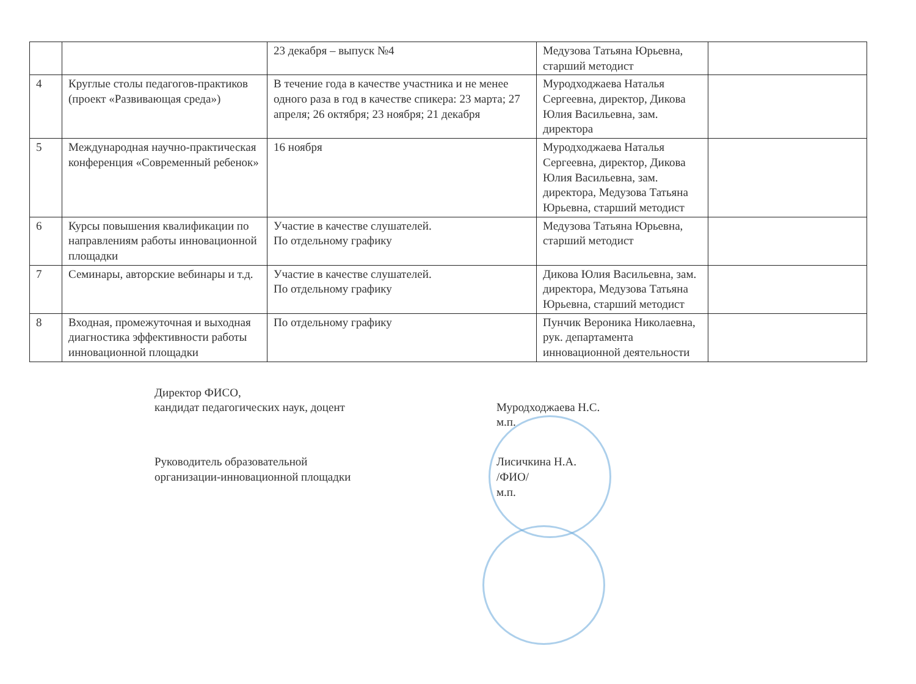| | | 23 декабря – выпуск №4 | Медузова Татьяна Юрьевна, старший методист | |
| 4 | Круглые столы педагогов-практиков (проект «Развивающая среда») | В течение года в качестве участника и не менее одного раза в год в качестве спикера: 23 марта; 27 апреля; 26 октября; 23 ноября; 21 декабря | Муродходжаева Наталья Сергеевна, директор, Дикова Юлия Васильевна, зам. директора | |
| 5 | Международная научно-практическая конференция «Современный ребенок» | 16 ноября | Муродходжаева Наталья Сергеевна, директор, Дикова Юлия Васильевна, зам. директора, Медузова Татьяна Юрьевна, старший методист | |
| 6 | Курсы повышения квалификации по направлениям работы инновационной площадки | Участие в качестве слушателей. По отдельному графику | Медузова Татьяна Юрьевна, старший методист | |
| 7 | Семинары, авторские вебинары и т.д. | Участие в качестве слушателей. По отдельному графику | Дикова Юлия Васильевна, зам. директора, Медузова Татьяна Юрьевна, старший методист | |
| 8 | Входная, промежуточная и выходная диагностика эффективности работы инновационной площадки | По отдельному графику | Пунчик Вероника Николаевна, рук. департамента инновационной деятельности | |
Директор ФИСО,
кандидат педагогических наук, доцент
Муродходжаева Н.С.
м.п.
Руководитель образовательной
организации-инновационной площадки
Лисичкина Н.А.
/ФИО/
м.п.